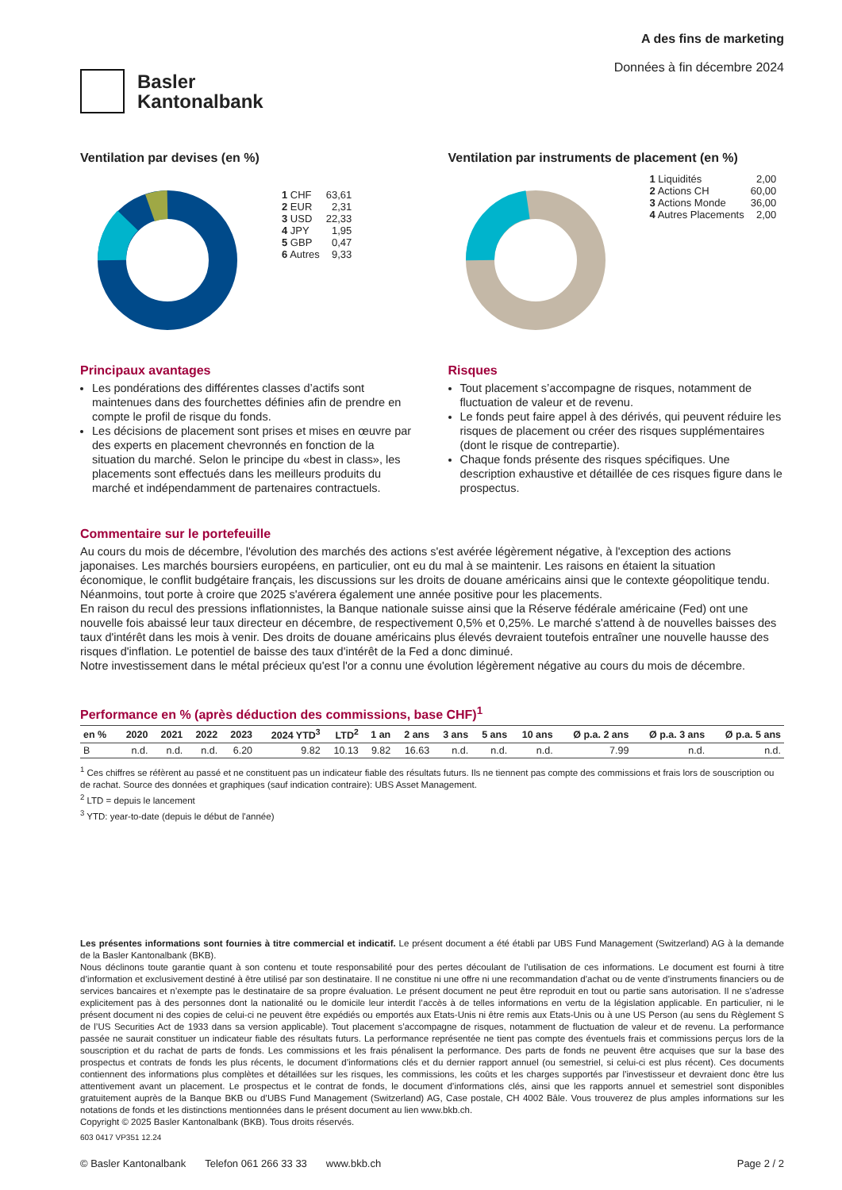Basler
Kantonalbank
A des fins de marketing
Données à fin décembre 2024
Ventilation par devises (en %)
| 1 CHF | 63,61 |
| 2 EUR | 2,31 |
| 3 USD | 22,33 |
| 4 JPY | 1,95 |
| 5 GBP | 0,47 |
| 6 Autres | 9,33 |
Ventilation par instruments de placement (en %)
| 1 Liquidités | 2,00 |
| 2 Actions CH | 60,00 |
| 3 Actions Monde | 36,00 |
| 4 Autres Placements | 2,00 |
Principaux avantages
Les pondérations des différentes classes d’actifs sont maintenues dans des fourchettes définies afin de prendre en compte le profil de risque du fonds.
Les décisions de placement sont prises et mises en œuvre par des experts en placement chevronnés en fonction de la situation du marché. Selon le principe du «best in class», les placements sont effectués dans les meilleurs produits du marché et indépendamment de partenaires contractuels.
Risques
Tout placement s’accompagne de risques, notamment de fluctuation de valeur et de revenu.
Le fonds peut faire appel à des dérivés, qui peuvent réduire les risques de placement ou créer des risques supplémentaires (dont le risque de contrepartie).
Chaque fonds présente des risques spécifiques. Une description exhaustive et détaillée de ces risques figure dans le prospectus.
Commentaire sur le portefeuille
Au cours du mois de décembre, l'évolution des marchés des actions s'est avérée légèrement négative, à l'exception des actions japonaises. Les marchés boursiers européens, en particulier, ont eu du mal à se maintenir. Les raisons en étaient la situation économique, le conflit budgétaire français, les discussions sur les droits de douane américains ainsi que le contexte géopolitique tendu. Néanmoins, tout porte à croire que 2025 s'avérera également une année positive pour les placements.
En raison du recul des pressions inflationnistes, la Banque nationale suisse ainsi que la Réserve fédérale américaine (Fed) ont une nouvelle fois abaissé leur taux directeur en décembre, de respectivement 0,5% et 0,25%. Le marché s'attend à de nouvelles baisses des taux d'intérêt dans les mois à venir. Des droits de douane américains plus élevés devraient toutefois entraîner une nouvelle hausse des risques d'inflation. Le potentiel de baisse des taux d'intérêt de la Fed a donc diminué.
Notre investissement dans le métal précieux qu'est l'or a connu une évolution légèrement négative au cours du mois de décembre.
Performance en % (après déduction des commissions, base CHF)<sup>1</sup>
| en % | 2020 | 2021 | 2022 | 2023 | 2024 YTD<sup>3</sup> | LTD<sup>2</sup> | 1 an | 2 ans | 3 ans | 5 ans | 10 ans | Ø p.a. 2 ans | Ø p.a. 3 ans | Ø p.a. 5 ans |
| --- | --- | --- | --- | --- | --- | --- | --- | --- | --- | --- | --- | --- | --- | --- |
| B | n.d. | n.d. | n.d. | 6.20 | 9.82 | 10.13 | 9.82 | 16.63 | n.d. | n.d. | n.d. | 7.99 | n.d. | n.d. |
<sup>1</sup> Ces chiffres se réfèrent au passé et ne constituent pas un indicateur fiable des résultats futurs. Ils ne tiennent pas compte des commissions et frais lors de souscription ou de rachat. Source des données et graphiques (sauf indication contraire): UBS Asset Management.
<sup>2</sup> LTD = depuis le lancement
<sup>3</sup> YTD: year-to-date (depuis le début de l'année)
Les présentes informations sont fournies à titre commercial et indicatif. Le présent document a été établi par UBS Fund Management (Switzerland) AG à la demande de la Basler Kantonalbank (BKB).
Nous déclinons toute garantie quant à son contenu et toute responsabilité pour des pertes découlant de l’utilisation de ces informations. Le document est fourni à titre d’information et exclusivement destiné à être utilisé par son destinataire. Il ne constitue ni une offre ni une recommandation d’achat ou de vente d’instruments financiers ou de services bancaires et n’exempte pas le destinataire de sa propre évaluation. Le présent document ne peut être reproduit en tout ou partie sans autorisation. Il ne s’adresse explicitement pas à des personnes dont la nationalité ou le domicile leur interdit l’accès à de telles informations en vertu de la législation applicable. En particulier, ni le présent document ni des copies de celui-ci ne peuvent être expédiés ou emportés aux Etats-Unis ni être remis aux Etats-Unis ou à une US Person (au sens du Règlement S de l’US Securities Act de 1933 dans sa version applicable). Tout placement s’accompagne de risques, notamment de fluctuation de valeur et de revenu. La performance passée ne saurait constituer un indicateur fiable des résultats futurs. La performance représentée ne tient pas compte des éventuels frais et commissions perçus lors de la souscription et du rachat de parts de fonds. Les commissions et les frais pénalisent la performance. Des parts de fonds ne peuvent être acquises que sur la base des prospectus et contrats de fonds les plus récents, le document d’informations clés et du dernier rapport annuel (ou semestriel, si celui-ci est plus récent). Ces documents contiennent des informations plus complètes et détaillées sur les risques, les commissions, les coûts et les charges supportés par l’investisseur et devraient donc être lus attentivement avant un placement. Le prospectus et le contrat de fonds, le document d’informations clés, ainsi que les rapports annuel et semestriel sont disponibles gratuitement auprès de la Banque BKB ou d’UBS Fund Management (Switzerland) AG, Case postale, CH 4002 Bâle. Vous trouverez de plus amples informations sur les notations de fonds et les distinctions mentionnées dans le présent document au lien www.bkb.ch.
Copyright © 2025 Basler Kantonalbank (BKB). Tous droits réservés.
603 0417 VP351 12.24
© Basler Kantonalbank Telefon 061 266 33 33 www.bkb.ch Page 2 / 2